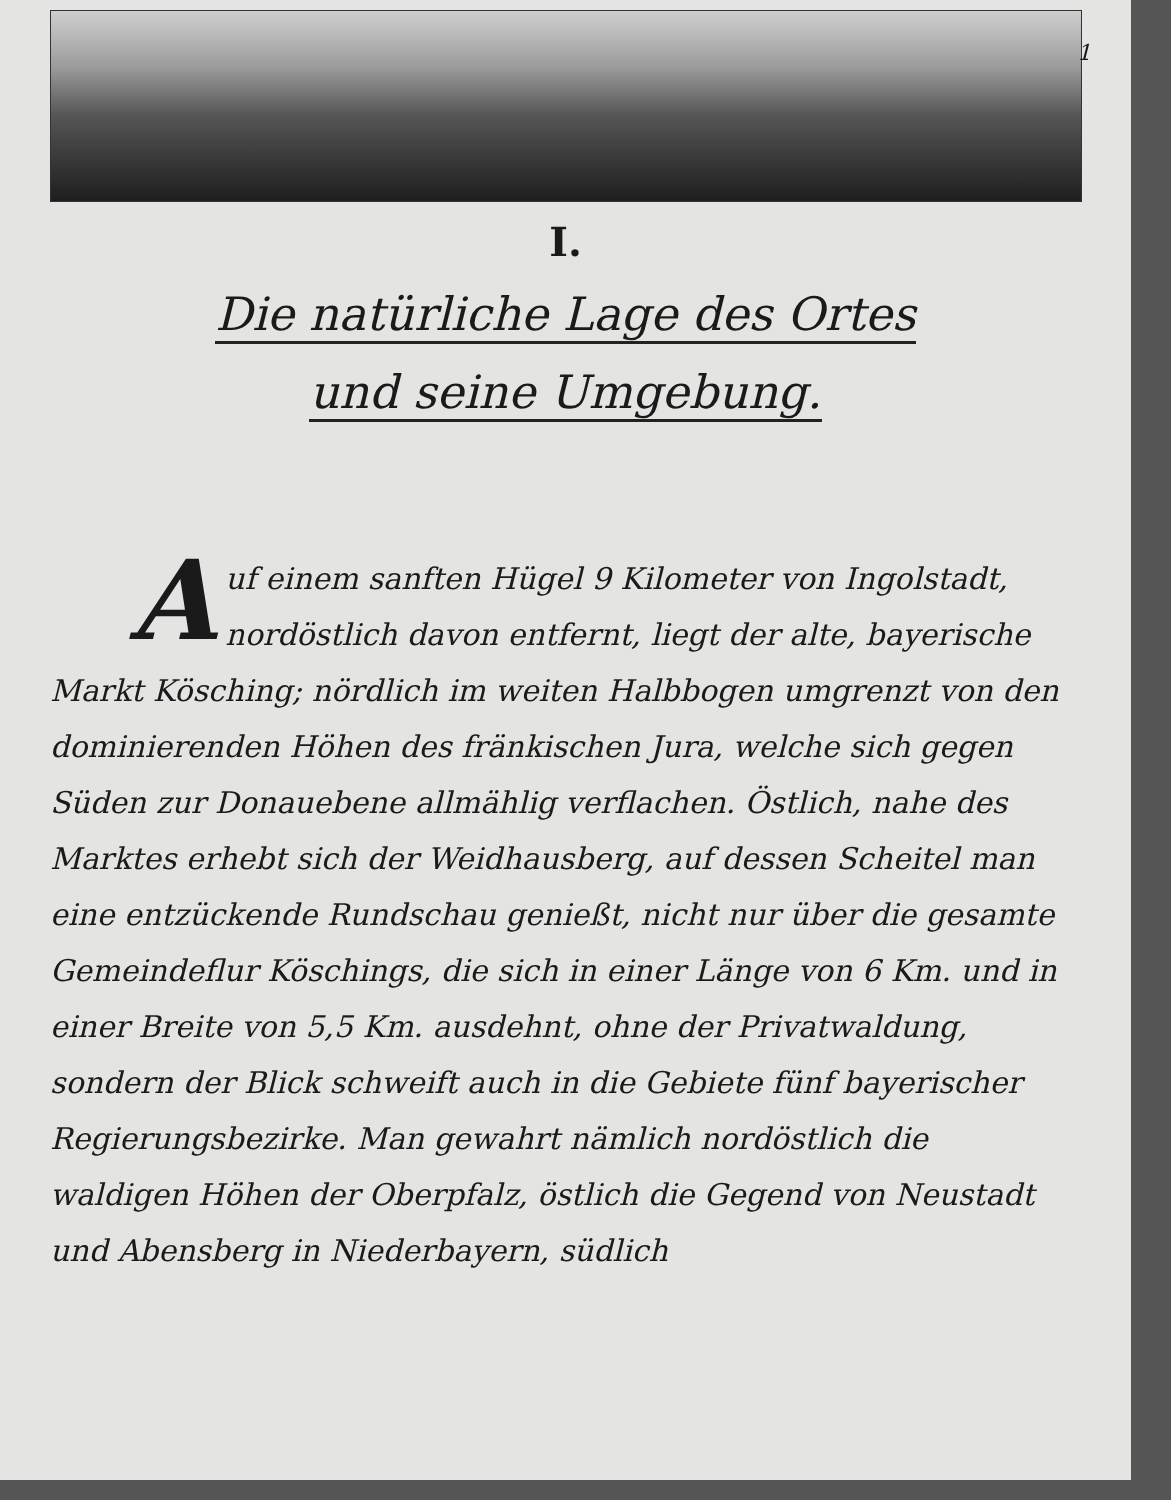1
I.
Die natürliche Lage des Ortes
und seine Umgebung.
Auf einem sanften Hügel 9 Kilometer von Ingolstadt, nordöstlich davon entfernt, liegt der alte, bayerische Markt Kösching; nördlich im weiten Halbbogen umgrenzt von den dominierenden Höhen des fränkischen Jura, welche sich gegen Süden zur Donauebene allmählig verflachen. Östlich, nahe des Marktes erhebt sich der Weidhausberg, auf dessen Scheitel man eine entzückende Rundschau genießt, nicht nur über die gesamte Gemeindeflur Köschings, die sich in einer Länge von 6 Km. und in einer Breite von 5,5 Km. ausdehnt, ohne der Privatwaldung, sondern der Blick schweift auch in die Gebiete fünf bayerischer Regierungsbezirke. Man gewahrt nämlich nordöstlich die waldigen Höhen der Oberpfalz, östlich die Gegend von Neustadt und Abensberg in Niederbayern, südlich